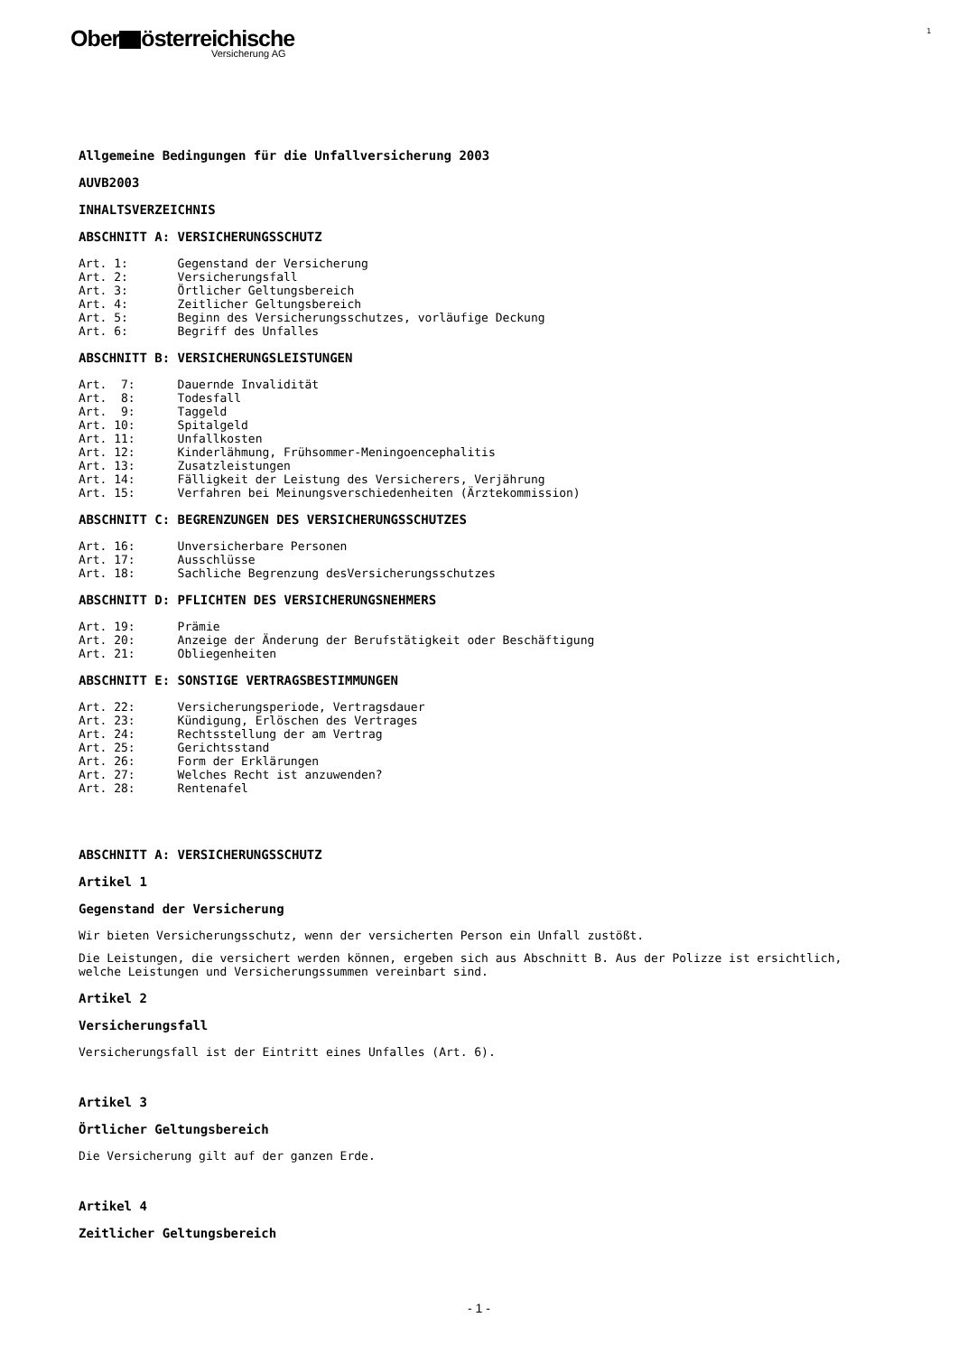Ober österreichische
Versicherung AG
1
Allgemeine Bedingungen für die Unfallversicherung 2003
AUVB2003
INHALTSVERZEICHNIS
ABSCHNITT A: VERSICHERUNGSSCHUTZ
Art. 1: Gegenstand der Versicherung Art. 2: Versicherungsfall Art. 3: Örtlicher Geltungsbereich Art. 4: Zeitlicher Geltungsbereich Art. 5: Beginn des Versicherungsschutzes, vorläufige Deckung Art. 6: Begriff des Unfalles
ABSCHNITT B: VERSICHERUNGSLEISTUNGEN
Art. 7: Dauernde Invalidität Art. 8: Todesfall Art. 9: Taggeld Art. 10: Spitalgeld Art. 11: Unfallkosten Art. 12: Kinderlähmung, Frühsommer-Meningoencephalitis Art. 13: Zusatzleistungen Art. 14: Fälligkeit der Leistung des Versicherers, Verjährung Art. 15: Verfahren bei Meinungsverschiedenheiten (Ärztekommission)
ABSCHNITT C: BEGRENZUNGEN DES VERSICHERUNGSSCHUTZES
Art. 16: Unversicherbare Personen Art. 17: Ausschlüsse Art. 18: Sachliche Begrenzung desVersicherungsschutzes
ABSCHNITT D: PFLICHTEN DES VERSICHERUNGSNEHMERS
Art. 19: Prämie Art. 20: Anzeige der Änderung der Berufstätigkeit oder Beschäftigung Art. 21: Obliegenheiten
ABSCHNITT E: SONSTIGE VERTRAGSBESTIMMUNGEN
Art. 22: Versicherungsperiode, Vertragsdauer Art. 23: Kündigung, Erlöschen des Vertrages Art. 24: Rechtsstellung der am Vertrag Art. 25: Gerichtsstand Art. 26: Form der Erklärungen Art. 27: Welches Recht ist anzuwenden? Art. 28: Rentenafel
ABSCHNITT A: VERSICHERUNGSSCHUTZ
Artikel 1
Gegenstand der Versicherung
Wir bieten Versicherungsschutz, wenn der versicherten Person ein Unfall zustößt.
Die Leistungen, die versichert werden können, ergeben sich aus Abschnitt B. Aus der Polizze ist ersichtlich, welche Leistungen und Versicherungssummen vereinbart sind.
Artikel 2
Versicherungsfall
Versicherungsfall ist der Eintritt eines Unfalles (Art. 6).
Artikel 3
Örtlicher Geltungsbereich
Die Versicherung gilt auf der ganzen Erde.
Artikel 4
Zeitlicher Geltungsbereich
- 1 -